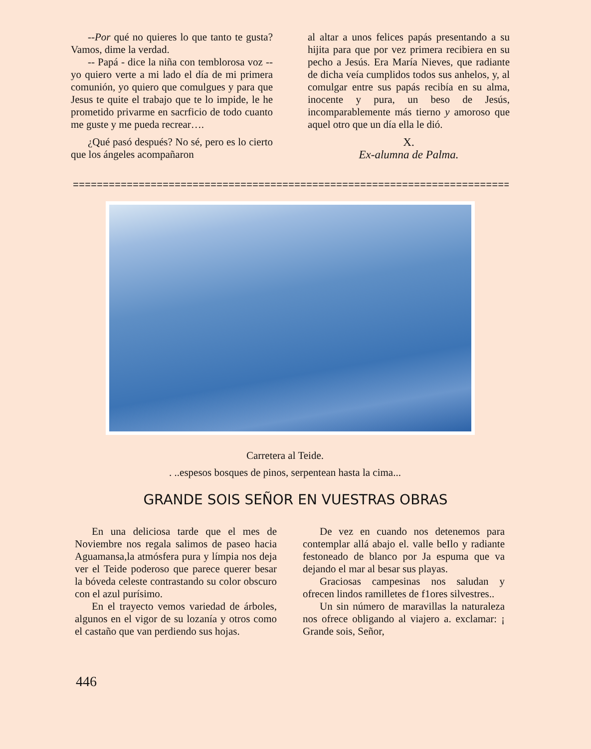--Por qué no quieres lo que tanto te gusta? Vamos, dime la verdad.
-- Papá - dice la niña con temblorosa voz -- yo quiero verte a mi lado el día de mi primera comunión, yo quiero que comulgues y para que Jesus te quite el trabajo que te lo impide, le he prometido privarme en sacrficio de todo cuanto me guste y me pueda recrear….
¿Qué pasó después? No sé, pero es lo cierto que los ángeles acompañaron
al altar a unos felices papás presentando a su hijita para que por vez primera recibiera en su pecho a Jesús. Era María Nieves, que radiante de dicha veía cumplidos todos sus anhelos, y, al comulgar entre sus papás recibía en su alma, inocente y pura, un beso de Jesús, incomparablemente más tierno y amoroso que aquel otro que un día ella le dió.
X.
Ex-alumna de Palma.
=================================================================================
Carretera al Teide.
. ..espesos bosques de pinos, serpentean hasta la cima...
GRANDE SOIS SEÑOR EN VUESTRAS OBRAS
En una deliciosa tarde que el mes de Noviembre nos regala salimos de paseo hacia Aguamansa,la atmósfera pura y límpia nos deja ver el Teide poderoso que parece querer besar la bóveda celeste contrastando su color obscuro con el azul purísimo.
En el trayecto vemos variedad de árboles, algunos en el vigor de su lozanía y otros como el castaño que van perdiendo sus hojas.
De vez en cuando nos detenemos para contemplar allá abajo el. valle beIlo y radiante festoneado de blanco por Ja espuma que va dejando el mar al besar sus playas.
Graciosas campesinas nos saludan y ofrecen lindos ramilletes de f1ores silvestres..
Un sin número de maravillas la naturaleza nos ofrece obligando al viajero a. exclamar: ¡ Grande sois, Señor,
446